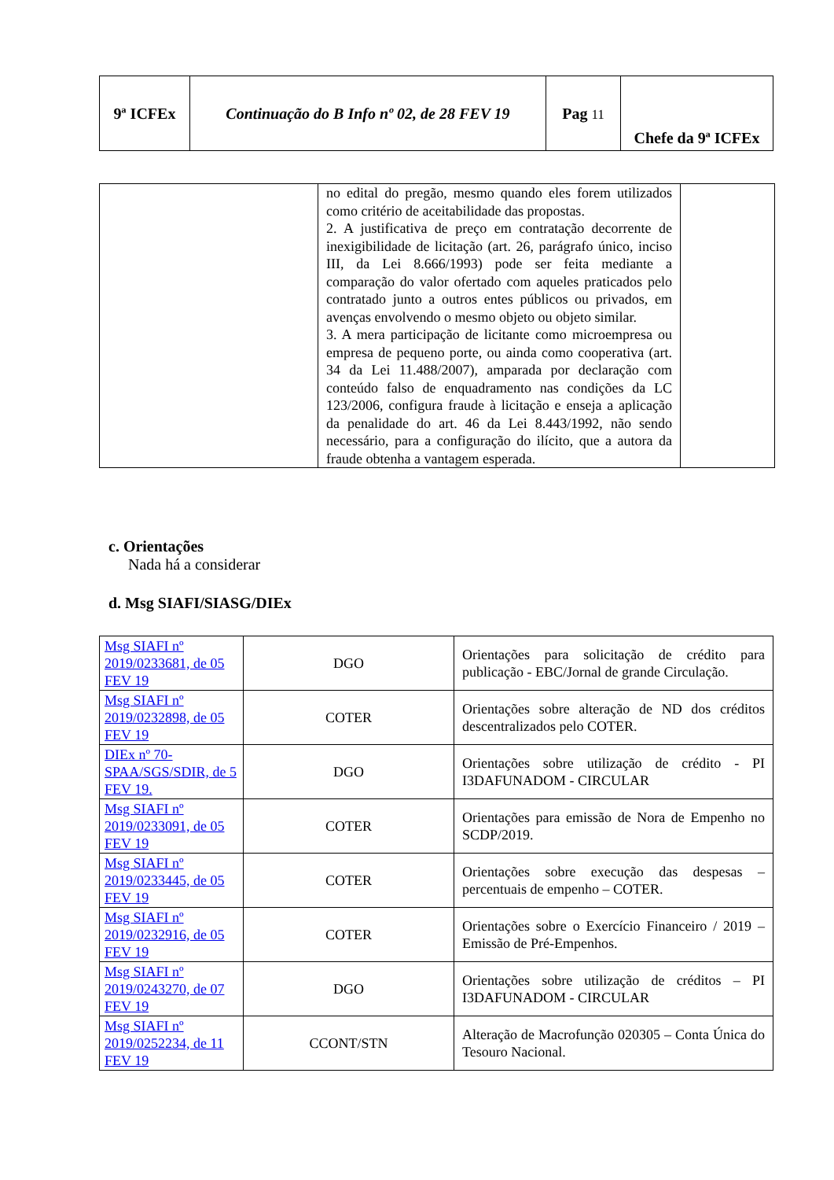| 9ª ICFEx | Continuação do B Info nº 02, de 28 FEV 19 | Pag 11 | Chefe da 9ª ICFEx |
| | no edital do pregão, mesmo quando eles forem utilizados como critério de aceitabilidade das propostas. 2. A justificativa de preço em contratação decorrente de inexigibilidade de licitação (art. 26, parágrafo único, inciso III, da Lei 8.666/1993) pode ser feita mediante a comparação do valor ofertado com aqueles praticados pelo contratado junto a outros entes públicos ou privados, em avenças envolvendo o mesmo objeto ou objeto similar. 3. A mera participação de licitante como microempresa ou empresa de pequeno porte, ou ainda como cooperativa (art. 34 da Lei 11.488/2007), amparada por declaração com conteúdo falso de enquadramento nas condições da LC 123/2006, configura fraude à licitação e enseja a aplicação da penalidade do art. 46 da Lei 8.443/1992, não sendo necessário, para a configuração do ilícito, que a autora da fraude obtenha a vantagem esperada. | |
c. Orientações
Nada há a considerar
d. Msg SIAFI/SIASG/DIEx
| Msg SIAFI nº 2019/0233681, de 05 FEV 19 | DGO | Orientações para solicitação de crédito para publicação - EBC/Jornal de grande Circulação. |
| Msg SIAFI nº 2019/0232898, de 05 FEV 19 | COTER | Orientações sobre alteração de ND dos créditos descentralizados pelo COTER. |
| DIEx nº 70-SPAA/SGS/SDIR, de 5 FEV 19. | DGO | Orientações sobre utilização de crédito - PI I3DAFUNADOM - CIRCULAR |
| Msg SIAFI nº 2019/0233091, de 05 FEV 19 | COTER | Orientações para emissão de Nora de Empenho no SCDP/2019. |
| Msg SIAFI nº 2019/0233445, de 05 FEV 19 | COTER | Orientações sobre execução das despesas – percentuais de empenho – COTER. |
| Msg SIAFI nº 2019/0232916, de 05 FEV 19 | COTER | Orientações sobre o Exercício Financeiro / 2019 – Emissão de Pré-Empenhos. |
| Msg SIAFI nº 2019/0243270, de 07 FEV 19 | DGO | Orientações sobre utilização de créditos – PI I3DAFUNADOM - CIRCULAR |
| Msg SIAFI nº 2019/0252234, de 11 FEV 19 | CCONT/STN | Alteração de Macrofunção 020305 – Conta Única do Tesouro Nacional. |